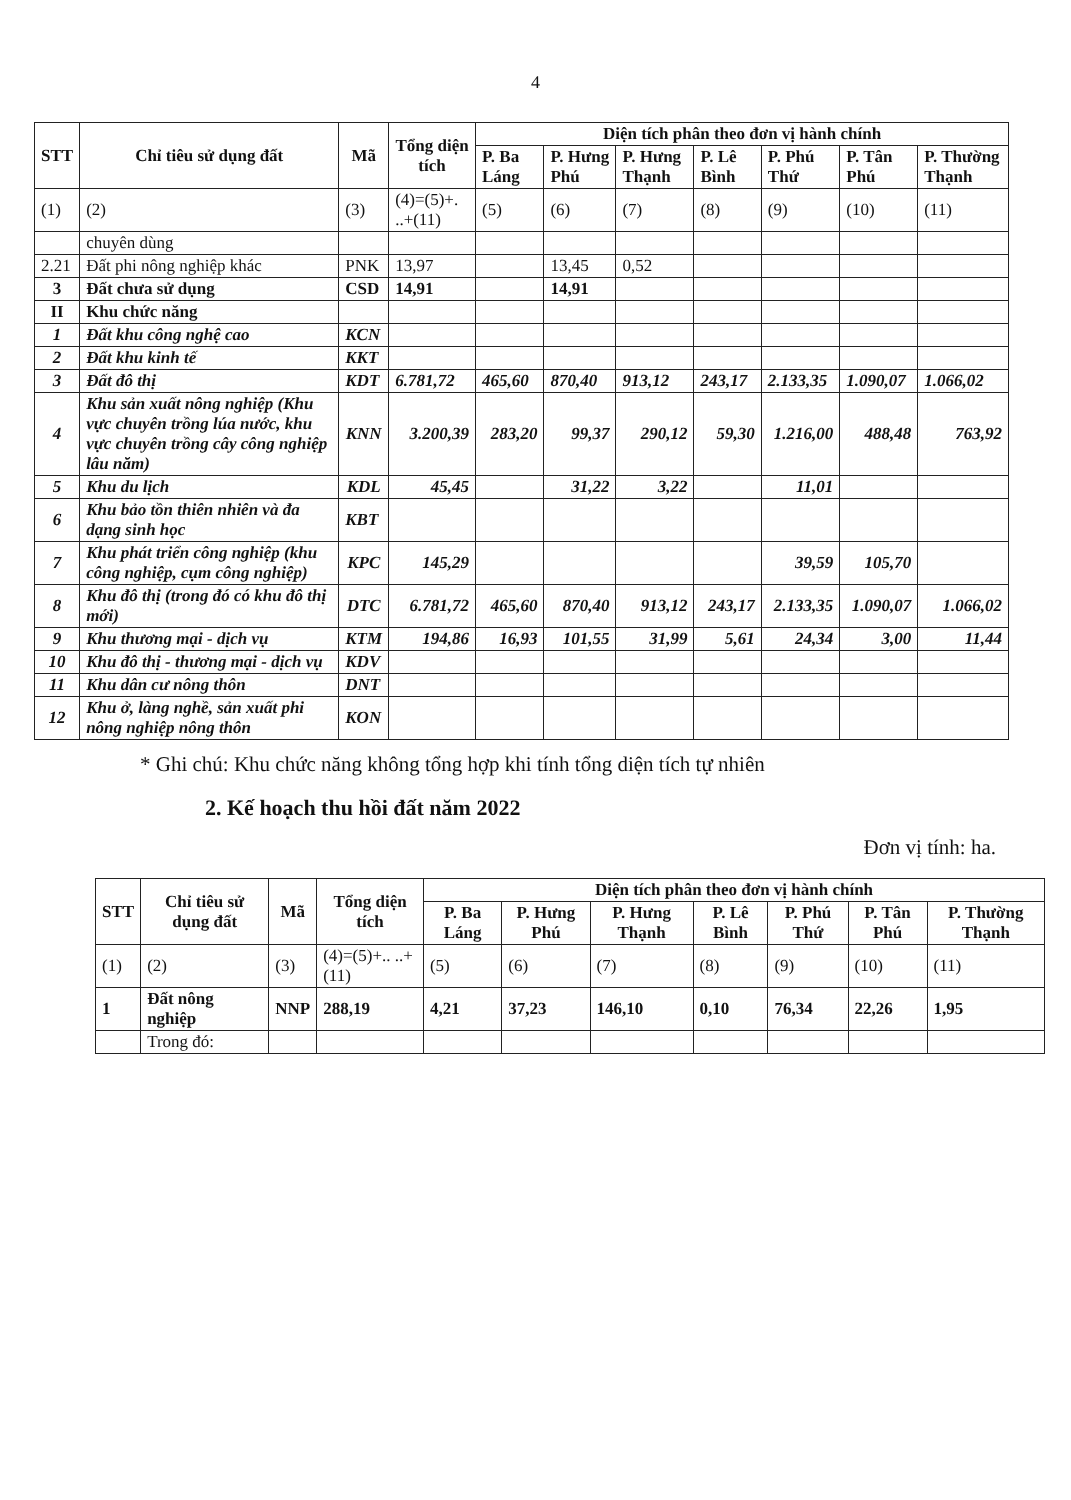4
| STT | Chỉ tiêu sử dụng đất | Mã | Tổng diện tích | Diện tích phân theo đơn vị hành chính | | | | | | |
| --- | --- | --- | --- | --- | --- | --- | --- | --- | --- | --- |
| | | | | P. Ba Láng | P. Hưng Phú | P. Hưng Thạnh | P. Lê Bình | P. Phú Thứ | P. Tân Phú | P. Thường Thạnh |
| (1) | (2) | (3) | (4)=(5)+. ..+(11) | (5) | (6) | (7) | (8) | (9) | (10) | (11) |
| | chuyên dùng | | | | | | | | | |
| 2.21 | Đất phi nông nghiệp khác | PNK | 13,97 | | 13,45 | 0,52 | | | | |
| 3 | Đất chưa sử dụng | CSD | 14,91 | | 14,91 | | | | | |
| II | Khu chức năng | | | | | | | | | |
| 1 | Đất khu công nghệ cao | KCN | | | | | | | | |
| 2 | Đất khu kinh tế | KKT | | | | | | | | |
| 3 | Đất đô thị | KDT | 6.781,72 | 465,60 | 870,40 | 913,12 | 243,17 | 2.133,35 | 1.090,07 | 1.066,02 |
| 4 | Khu sản xuất nông nghiệp (Khu vực chuyên trồng lúa nước, khu vực chuyên trồng cây công nghiệp lâu năm) | KNN | 3.200,39 | 283,20 | 99,37 | 290,12 | 59,30 | 1.216,00 | 488,48 | 763,92 |
| 5 | Khu du lịch | KDL | 45,45 | | 31,22 | 3,22 | | 11,01 | | |
| 6 | Khu bảo tồn thiên nhiên và đa dạng sinh học | KBT | | | | | | | | |
| 7 | Khu phát triển công nghiệp (khu công nghiệp, cụm công nghiệp) | KPC | 145,29 | | | | | 39,59 | 105,70 | |
| 8 | Khu đô thị (trong đó có khu đô thị mới) | DTC | 6.781,72 | 465,60 | 870,40 | 913,12 | 243,17 | 2.133,35 | 1.090,07 | 1.066,02 |
| 9 | Khu thương mại - dịch vụ | KTM | 194,86 | 16,93 | 101,55 | 31,99 | 5,61 | 24,34 | 3,00 | 11,44 |
| 10 | Khu đô thị - thương mại - dịch vụ | KDV | | | | | | | | |
| 11 | Khu dân cư nông thôn | DNT | | | | | | | | |
| 12 | Khu ở, làng nghề, sản xuất phi nông nghiệp nông thôn | KON | | | | | | | | |
* Ghi chú: Khu chức năng không tổng hợp khi tính tổng diện tích tự nhiên
2. Kế hoạch thu hồi đất năm 2022
Đơn vị tính: ha.
| STT | Chỉ tiêu sử dụng đất | Mã | Tổng diện tích | Diện tích phân theo đơn vị hành chính | | | | | | |
| --- | --- | --- | --- | --- | --- | --- | --- | --- | --- | --- |
| | | | | P. Ba Láng | P. Hưng Phú | P. Hưng Thạnh | P. Lê Bình | P. Phú Thứ | P. Tân Phú | P. Thường Thạnh |
| (1) | (2) | (3) | (4)=(5)+.. ..+(11) | (5) | (6) | (7) | (8) | (9) | (10) | (11) |
| 1 | Đất nông nghiệp | NNP | 288,19 | 4,21 | 37,23 | 146,10 | 0,10 | 76,34 | 22,26 | 1,95 |
| | Trong đó: | | | | | | | | | |